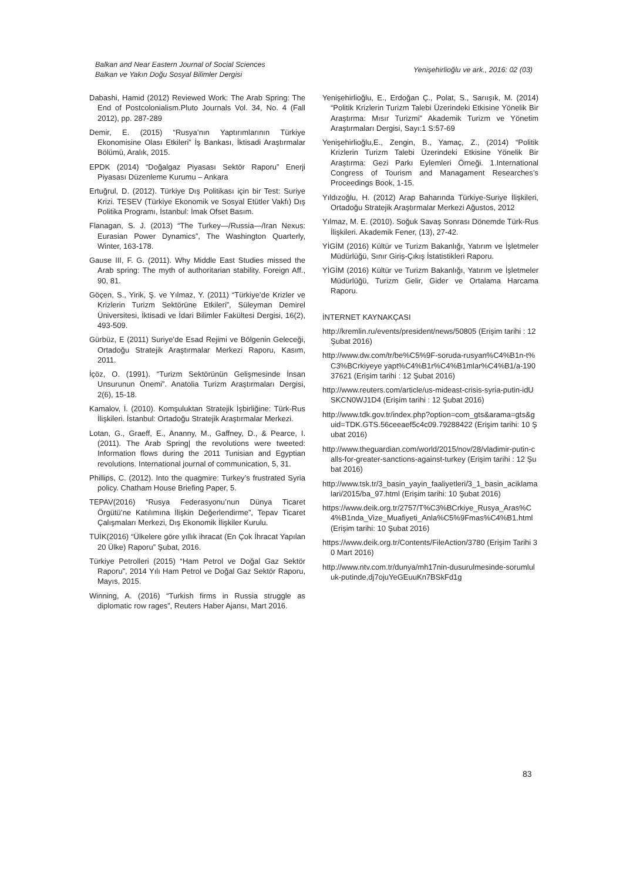Balkan and Near Eastern Journal of Social Sciences
Balkan ve Yakın Doğu Sosyal Bilimler Dergisi
Yenişehirlioğlu ve ark., 2016: 02 (03)
Dabashi, Hamid (2012) Reviewed Work: The Arab Spring: The End of Postcolonialism.Pluto Journals Vol. 34, No. 4 (Fall 2012), pp. 287-289
Demir, E. (2015) “Rusya’nın Yaptırımlarının Türkiye Ekonomisine Olası Etkileri” İş Bankası, İktisadi Araştırmalar Bölümü, Aralık, 2015.
EPDK (2014) “Doğalgaz Piyasası Sektör Raporu” Enerji Piyasası Düzenleme Kurumu – Ankara
Ertuğrul, D. (2012). Türkiye Dış Politikası için bir Test: Suriye Krizi. TESEV (Türkiye Ekonomik ve Sosyal Etütler Vakfı) Dış Politika Programı, İstanbul: İmak Ofset Basım.
Flanagan, S. J. (2013) “The Turkey—/Russia—/Iran Nexus: Eurasian Power Dynamics”, The Washington Quarterly, Winter, 163-178.
Gause III, F. G. (2011). Why Middle East Studies missed the Arab spring: The myth of authoritarian stability. Foreign Aff., 90, 81.
Göçen, S., Yirik, Ş. ve Yılmaz, Y. (2011) “Türkiye’de Krizler ve Krizlerin Turizm Sektörüne Etkileri”, Süleyman Demirel Üniversitesi, İktisadi ve İdari Bilimler Fakültesi Dergisi, 16(2), 493-509.
Gürbüz, E (2011) Suriye’de Esad Rejimi ve Bölgenin Geleceği, Ortadoğu Stratejik Araştırmalar Merkezi Raporu, Kasım, 2011.
İçöz, O. (1991). “Turizm Sektörünün Gelişmesinde İnsan Unsurunun Önemi”. Anatolia Turizm Araştırmaları Dergisi, 2(6), 15-18.
Kamalov, İ. (2010). Komşuluktan Stratejik İşbirliğine: Türk-Rus İlişkileri. İstanbul: Ortadoğu Stratejik Araştırmalar Merkezi.
Lotan, G., Graeff, E., Ananny, M., Gaffney, D., & Pearce, I. (2011). The Arab Spring| the revolutions were tweeted: Information flows during the 2011 Tunisian and Egyptian revolutions. International journal of communication, 5, 31.
Phillips, C. (2012). Into the quagmire: Turkey’s frustrated Syria policy. Chatham House Briefing Paper, 5.
TEPAV(2016) “Rusya Federasyonu’nun Dünya Ticaret Örgütü’ne Katılımına İlişkin Değerlendirme”, Tepav Ticaret Çalışmaları Merkezi, Dış Ekonomik İlişkiler Kurulu.
TUİK(2016) “Ülkelere göre yıllık ihracat (En Çok İhracat Yapılan 20 Ülke) Raporu” Şubat, 2016.
Türkiye Petrolleri (2015) “Ham Petrol ve Doğal Gaz Sektör Raporu”, 2014 Yılı Ham Petrol ve Doğal Gaz Sektör Raporu, Mayıs, 2015.
Winning, A. (2016) “Turkish firms in Russia struggle as diplomatic row rages”, Reuters Haber Ajansı, Mart 2016.
Yenişehirlioğlu, E., Erdoğan Ç., Polat, S., Sarıışık, M. (2014) “Politik Krizlerin Turizm Talebi Üzerindeki Etkisine Yönelik Bir Araştırma: Mısır Turizmi” Akademik Turizm ve Yönetim Araştırmaları Dergisi, Sayı:1 S:57-69
Yenişehirlioğlu,E., Zengin, B., Yamaç, Z., (2014) “Politik Krizlerin Turizm Talebi Üzerindeki Etkisine Yönelik Bir Araştırma: Gezi Parkı Eylemleri Örneği. 1.International Congress of Tourism and Managament Researches’s Proceedings Book, 1-15.
Yıldızoğlu, H. (2012) Arap Baharında Türkiye-Suriye İlişkileri, Ortadoğu Stratejik Araştırmalar Merkezi Ağustos, 2012
Yılmaz, M. E. (2010). Soğuk Savaş Sonrası Dönemde Türk-Rus İlişkileri. Akademik Fener, (13), 27-42.
YİGİM (2016) Kültür ve Turizm Bakanlığı, Yatırım ve İşletmeler Müdürlüğü, Sınır Giriş-Çıkış İstatistikleri Raporu.
YİGİM (2016) Kültür ve Turizm Bakanlığı, Yatırım ve İşletmeler Müdürlüğü, Turizm Gelir, Gider ve Ortalama Harcama Raporu.
İNTERNET KAYNAKÇASI
http://kremlin.ru/events/president/news/50805 (Erişim tarihi : 12 Şubat 2016)
http://www.dw.com/tr/be%C5%9F-soruda-rusyan%C4%B1n-t%C3%BCrkiyeye yapt%C4%B1r%C4%B1mlar%C4%B1/a-19037621 (Erişim tarihi : 12 Şubat 2016)
http://www.reuters.com/article/us-mideast-crisis-syria-putin-idUSKCN0WJ1D4 (Erişim tarihi : 12 Şubat 2016)
http://www.tdk.gov.tr/index.php?option=com_gts&arama=gts&guid=TDK.GTS.56ceeaef5c4c09.79288422 (Erişim tarihi: 10 Şubat 2016)
http://www.theguardian.com/world/2015/nov/28/vladimir-putin-calls-for-greater-sanctions-against-turkey (Erişim tarihi : 12 Şubat 2016)
http://www.tsk.tr/3_basin_yayin_faaliyetleri/3_1_basin_aciklamalari/2015/ba_97.html (Erişim tarihi: 10 Şubat 2016)
https://www.deik.org.tr/2757/T%C3%BCrkiye_Rusya_Aras%C4%B1nda_Vize_Muafiyeti_Anla%C5%9Fmas%C4%B1.html (Erişim tarihi: 10 Şubat 2016)
https://www.deik.org.tr/Contents/FileAction/3780 (Erişim Tarihi 30 Mart 2016)
http://www.ntv.com.tr/dunya/mh17nin-dusurulmesinde-sorumluluk-putinde,dj7ojuYeGEuuKn7BSkFd1g
83